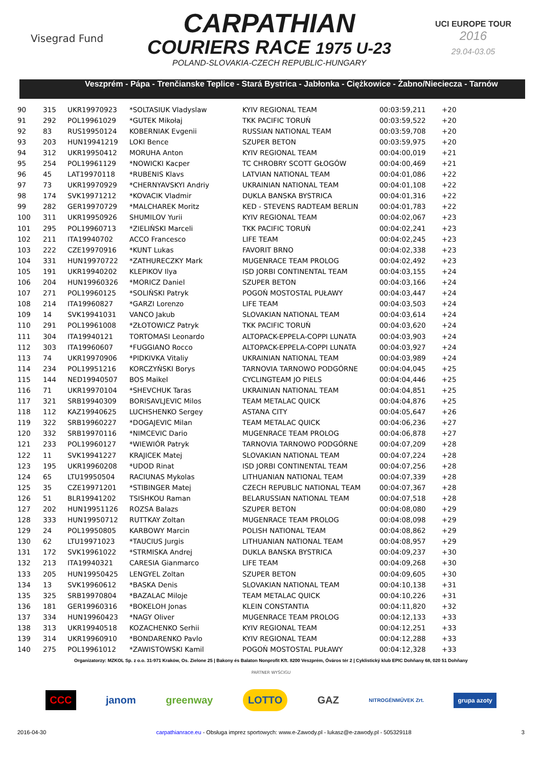Visegrad Fund
CARPATHIAN
COURIERS RACE 1975 U-23
POLAND-SLOVAKIA-CZECH REPUBLIC-HUNGARY
UCI EUROPE TOUR
2016
29.04-03.05
Veszprém - Pápa - Trenčianske Teplice - Stará Bystrica - Jabłonka - Ciężkowice - Żabno/Nieciecza - Tarnów
| 90 | 315 | UKR19970923 | *SOLTASIUK Vladyslaw | KYIV REGIONAL TEAM | 00:03:59,211 | +20 |
| 91 | 292 | POL19961029 | *GUTEK Mikołaj | TKK PACIFIC TORUŃ | 00:03:59,522 | +20 |
| 92 | 83 | RUS19950124 | KOBERNIAK Evgenii | RUSSIAN NATIONAL TEAM | 00:03:59,708 | +20 |
| 93 | 203 | HUN19941219 | LOKI Bence | SZUPER BETON | 00:03:59,975 | +20 |
| 94 | 312 | UKR19950412 | MORUHA Anton | KYIV REGIONAL TEAM | 00:04:00,019 | +21 |
| 95 | 254 | POL19961129 | *NOWICKI Kacper | TC CHROBRY SCOTT GŁOGÓW | 00:04:00,469 | +21 |
| 96 | 45 | LAT19970118 | *RUBENIS Klavs | LATVIAN NATIONAL TEAM | 00:04:01,086 | +22 |
| 97 | 73 | UKR19970929 | *CHERNYAVSKYI Andriy | UKRAINIAN NATIONAL TEAM | 00:04:01,108 | +22 |
| 98 | 174 | SVK19971212 | *KOVACIK Vladmir | DUKLA BANSKA BYSTRICA | 00:04:01,316 | +22 |
| 99 | 282 | GER19970729 | *MALCHAREK Moritz | KED - STEVENS RADTEAM BERLIN | 00:04:01,783 | +22 |
| 100 | 311 | UKR19950926 | SHUMILOV Yurii | KYIV REGIONAL TEAM | 00:04:02,067 | +23 |
| 101 | 295 | POL19960713 | *ZIELIŃSKI Marceli | TKK PACIFIC TORUŃ | 00:04:02,241 | +23 |
| 102 | 211 | ITA19940702 | ACCO Francesco | LIFE TEAM | 00:04:02,245 | +23 |
| 103 | 222 | CZE19970916 | *KUNT Lukas | FAVORIT BRNO | 00:04:02,338 | +23 |
| 104 | 331 | HUN19970722 | *ZATHURECZKY Mark | MUGENRACE TEAM PROLOG | 00:04:02,492 | +23 |
| 105 | 191 | UKR19940202 | KLEPIKOV Ilya | ISD JORBI CONTINENTAL TEAM | 00:04:03,155 | +24 |
| 106 | 204 | HUN19960326 | *MORICZ Daniel | SZUPER BETON | 00:04:03,166 | +24 |
| 107 | 271 | POL19960125 | *SOLIŃSKI Patryk | POGOŃ MOSTOSTAL PUŁAWY | 00:04:03,447 | +24 |
| 108 | 214 | ITA19960827 | *GARZI Lorenzo | LIFE TEAM | 00:04:03,503 | +24 |
| 109 | 14 | SVK19941031 | VANCO Jakub | SLOVAKIAN NATIONAL TEAM | 00:04:03,614 | +24 |
| 110 | 291 | POL19961008 | *ZŁOTOWICZ Patryk | TKK PACIFIC TORUŃ | 00:04:03,620 | +24 |
| 111 | 304 | ITA19940121 | TORTOMASI Leonardo | ALTOPACK-EPPELA-COPPI LUNATA | 00:04:03,903 | +24 |
| 112 | 303 | ITA19960607 | *FUGGIANO Rocco | ALTOPACK-EPPELA-COPPI LUNATA | 00:04:03,927 | +24 |
| 113 | 74 | UKR19970906 | *PIDKIVKA Vitaliy | UKRAINIAN NATIONAL TEAM | 00:04:03,989 | +24 |
| 114 | 234 | POL19951216 | KORCZYŃSKI Borys | TARNOVIA TARNOWO PODGÓRNE | 00:04:04,045 | +25 |
| 115 | 144 | NED19940507 | BOS Maikel | CYCLINGTEAM JO PIELS | 00:04:04,446 | +25 |
| 116 | 71 | UKR19970104 | *SHEVCHUK Taras | UKRAINIAN NATIONAL TEAM | 00:04:04,851 | +25 |
| 117 | 321 | SRB19940309 | BORISAVLJEVIC Milos | TEAM METALAC QUICK | 00:04:04,876 | +25 |
| 118 | 112 | KAZ19940625 | LUCHSHENKO Sergey | ASTANA CITY | 00:04:05,647 | +26 |
| 119 | 322 | SRB19960227 | *DOGAJEVIC Milan | TEAM METALAC QUICK | 00:04:06,236 | +27 |
| 120 | 332 | SRB19970116 | *NIMCEVIC Dario | MUGENRACE TEAM PROLOG | 00:04:06,878 | +27 |
| 121 | 233 | POL19960127 | *WIEWIÓR Patryk | TARNOVIA TARNOWO PODGÓRNE | 00:04:07,209 | +28 |
| 122 | 11 | SVK19941227 | KRAJICEK Matej | SLOVAKIAN NATIONAL TEAM | 00:04:07,224 | +28 |
| 123 | 195 | UKR19960208 | *UDOD Rinat | ISD JORBI CONTINENTAL TEAM | 00:04:07,256 | +28 |
| 124 | 65 | LTU19950504 | RACIUNAS Mykolas | LITHUANIAN NATIONAL TEAM | 00:04:07,339 | +28 |
| 125 | 35 | CZE19971201 | *STIBINGER Matej | CZECH REPUBLIC NATIONAL TEAM | 00:04:07,367 | +28 |
| 126 | 51 | BLR19941202 | TSISHKOU Raman | BELARUSSIAN NATIONAL TEAM | 00:04:07,518 | +28 |
| 127 | 202 | HUN19951126 | ROZSA Balazs | SZUPER BETON | 00:04:08,080 | +29 |
| 128 | 333 | HUN19950712 | RUTTKAY Zoltan | MUGENRACE TEAM PROLOG | 00:04:08,098 | +29 |
| 129 | 24 | POL19950805 | KARBOWY Marcin | POLISH NATIONAL TEAM | 00:04:08,862 | +29 |
| 130 | 62 | LTU19971023 | *TAUCIUS Jurgis | LITHUANIAN NATIONAL TEAM | 00:04:08,957 | +29 |
| 131 | 172 | SVK19961022 | *STRMISKA Andrej | DUKLA BANSKA BYSTRICA | 00:04:09,237 | +30 |
| 132 | 213 | ITA19940321 | CARESIA Gianmarco | LIFE TEAM | 00:04:09,268 | +30 |
| 133 | 205 | HUN19950425 | LENGYEL Zoltan | SZUPER BETON | 00:04:09,605 | +30 |
| 134 | 13 | SVK19960612 | *BASKA Denis | SLOVAKIAN NATIONAL TEAM | 00:04:10,138 | +31 |
| 135 | 325 | SRB19970804 | *BAZALAC Miloje | TEAM METALAC QUICK | 00:04:10,226 | +31 |
| 136 | 181 | GER19960316 | *BOKELOH Jonas | KLEIN CONSTANTIA | 00:04:11,820 | +32 |
| 137 | 334 | HUN19960423 | *NAGY Oliver | MUGENRACE TEAM PROLOG | 00:04:12,133 | +33 |
| 138 | 313 | UKR19940518 | KOZACHENKO Serhii | KYIV REGIONAL TEAM | 00:04:12,251 | +33 |
| 139 | 314 | UKR19960910 | *BONDARENKO Pavlo | KYIV REGIONAL TEAM | 00:04:12,288 | +33 |
| 140 | 275 | POL19961012 | *ZAWISTOWSKI Kamil | POGOŃ MOSTOSTAL PUŁAWY | 00:04:12,328 | +33 |
Organizatorzy: MZKOL Sp. z o.o. 31-971 Kraków, Os. Zielone 25 | Bakony és Balaton Nonprofit Kft. 8200 Veszprém, Óváros tér 2 | Cyklistický klub EPIC Dohňany 68, 020 51 Dohňany
PARTNER WYŚCIGU
CCC janom greenway LOTTO GAZ NITROGÉNMŰVEK Zrt. grupa azoty
2016-04-30 carpathianrace.eu - Obsługa imprez sportowych: www.e-Zawody.pl - lukasz@e-zawody.pl - 505329118 3